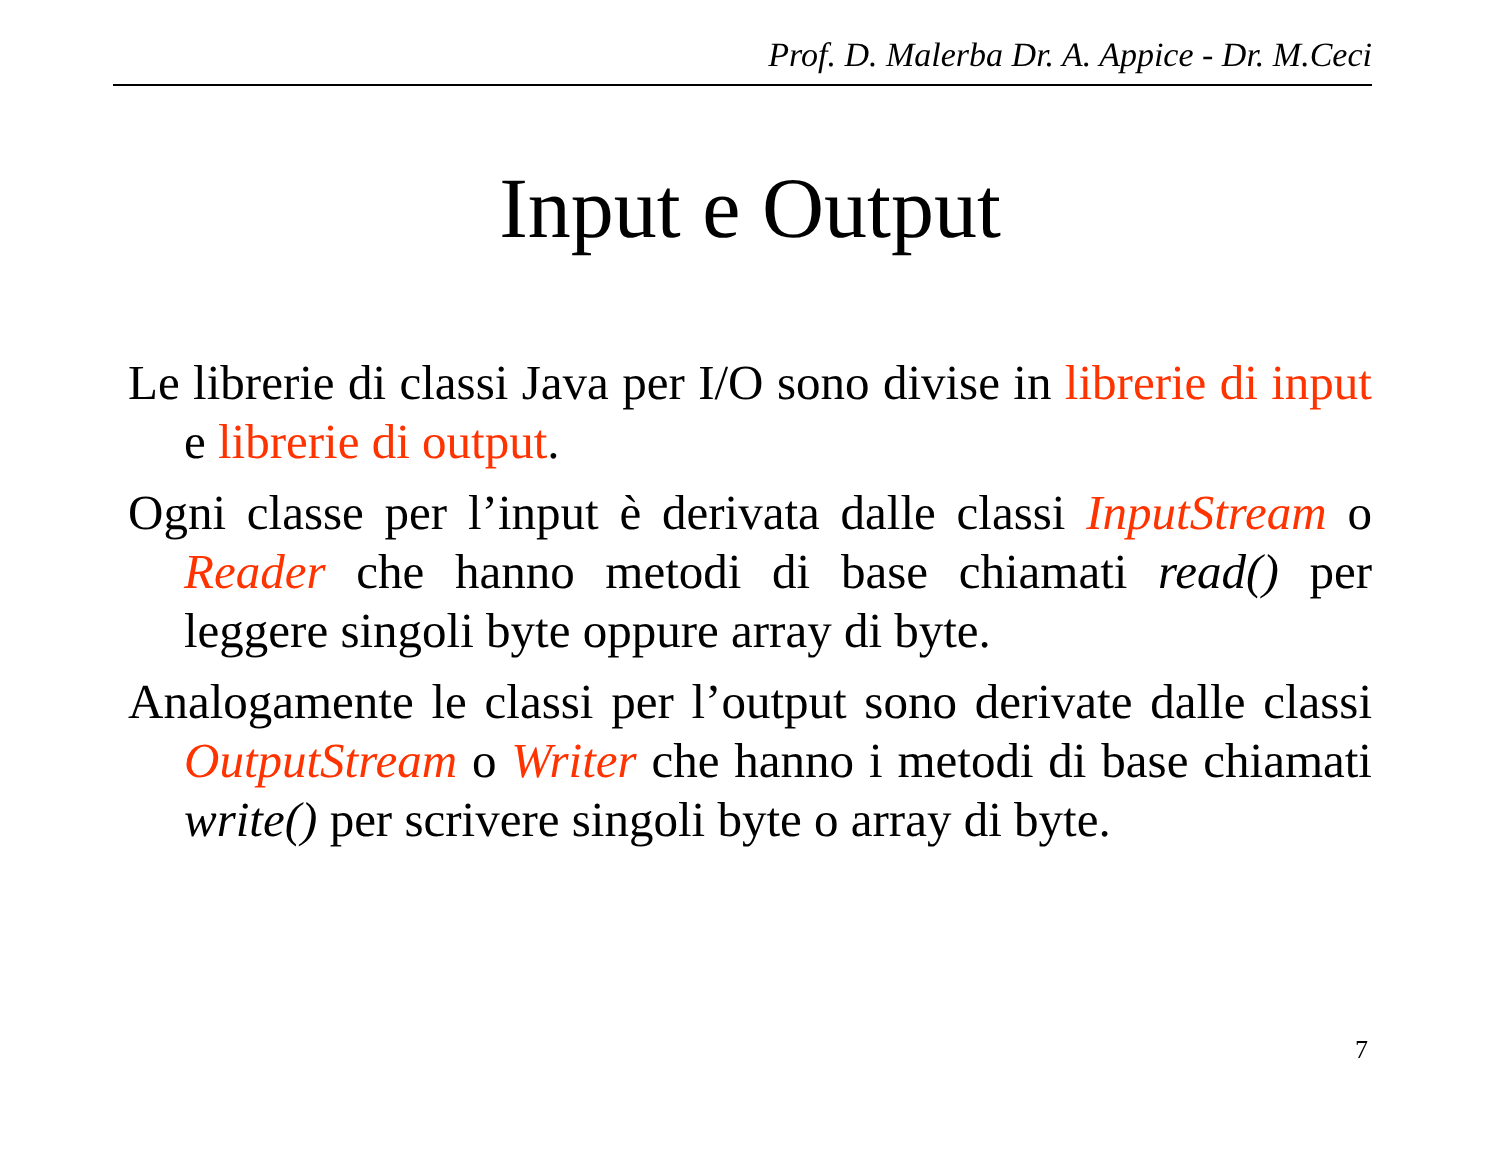Prof. D. Malerba Dr. A. Appice - Dr. M.Ceci
Input e Output
Le librerie di classi Java per I/O sono divise in librerie di input e librerie di output.
Ogni classe per l’input è derivata dalle classi InputStream o Reader che hanno metodi di base chiamati read() per leggere singoli byte oppure array di byte.
Analogamente le classi per l’output sono derivate dalle classi OutputStream o Writer che hanno i metodi di base chiamati write() per scrivere singoli byte o array di byte.
7